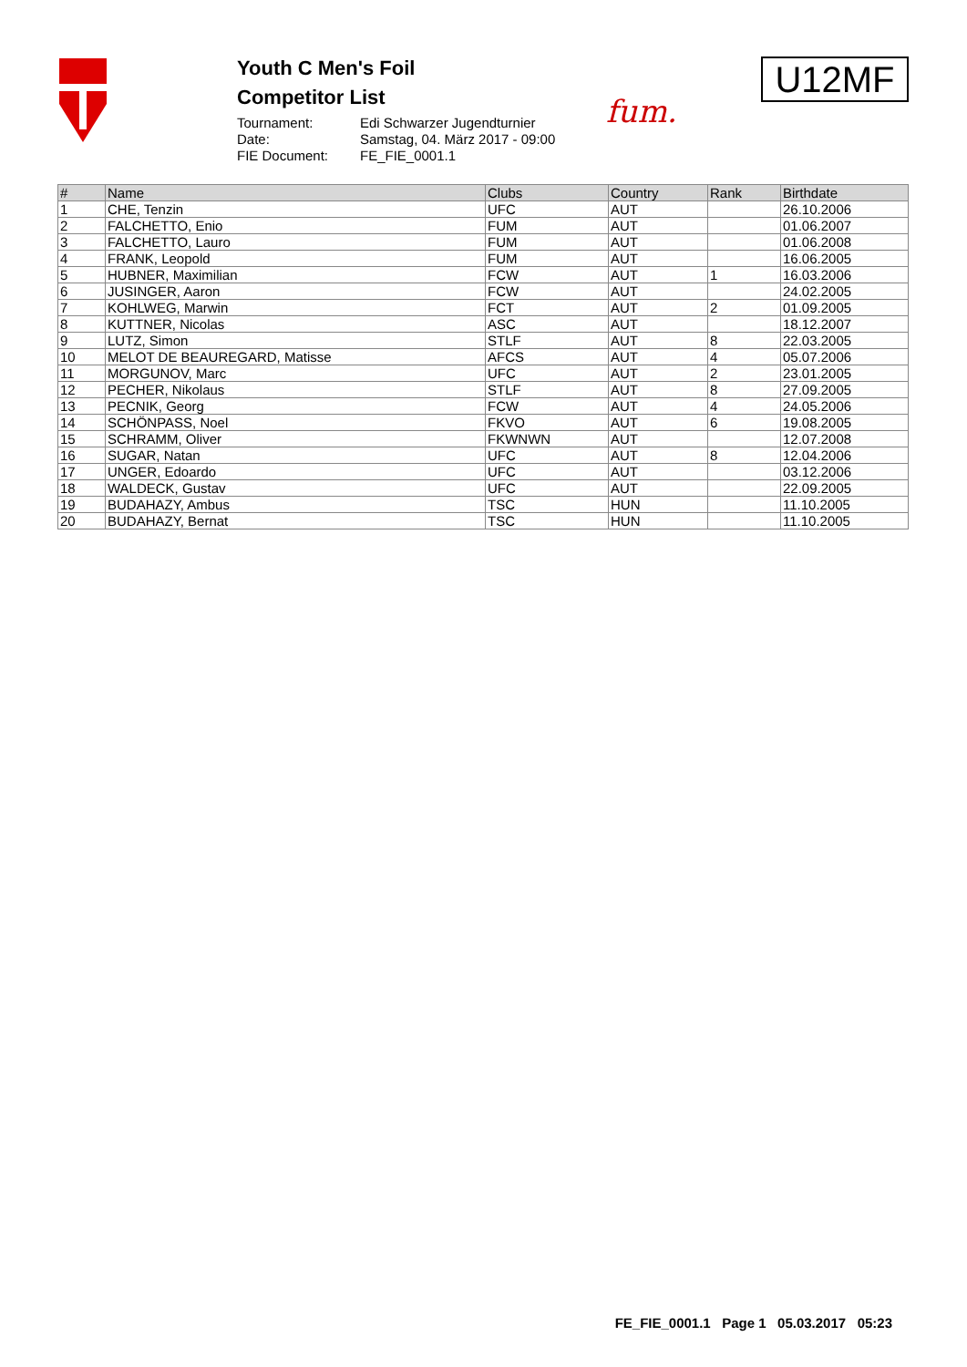Youth C Men's Foil
Competitor List
Tournament: Edi Schwarzer Jugendturnier Date: Samstag, 04. März 2017 - 09:00 FIE Document: FE_FIE_0001.1
fum.
U12MF
| # | Name | Clubs | Country | Rank | Birthdate |
| --- | --- | --- | --- | --- | --- |
| 1 | CHE, Tenzin | UFC | AUT | | 26.10.2006 |
| 2 | FALCHETTO, Enio | FUM | AUT | | 01.06.2007 |
| 3 | FALCHETTO, Lauro | FUM | AUT | | 01.06.2008 |
| 4 | FRANK, Leopold | FUM | AUT | | 16.06.2005 |
| 5 | HUBNER, Maximilian | FCW | AUT | 1 | 16.03.2006 |
| 6 | JUSINGER, Aaron | FCW | AUT | | 24.02.2005 |
| 7 | KOHLWEG, Marwin | FCT | AUT | 2 | 01.09.2005 |
| 8 | KUTTNER, Nicolas | ASC | AUT | | 18.12.2007 |
| 9 | LUTZ, Simon | STLF | AUT | 8 | 22.03.2005 |
| 10 | MELOT DE BEAUREGARD, Matisse | AFCS | AUT | 4 | 05.07.2006 |
| 11 | MORGUNOV, Marc | UFC | AUT | 2 | 23.01.2005 |
| 12 | PECHER, Nikolaus | STLF | AUT | 8 | 27.09.2005 |
| 13 | PECNIK, Georg | FCW | AUT | 4 | 24.05.2006 |
| 14 | SCHÖNPASS, Noel | FKVO | AUT | 6 | 19.08.2005 |
| 15 | SCHRAMM, Oliver | FKWNWN | AUT | | 12.07.2008 |
| 16 | SUGAR, Natan | UFC | AUT | 8 | 12.04.2006 |
| 17 | UNGER, Edoardo | UFC | AUT | | 03.12.2006 |
| 18 | WALDECK, Gustav | UFC | AUT | | 22.09.2005 |
| 19 | BUDAHAZY, Ambus | TSC | HUN | | 11.10.2005 |
| 20 | BUDAHAZY, Bernat | TSC | HUN | | 11.10.2005 |
FE_FIE_0001.1 Page 1 05.03.2017 05:23